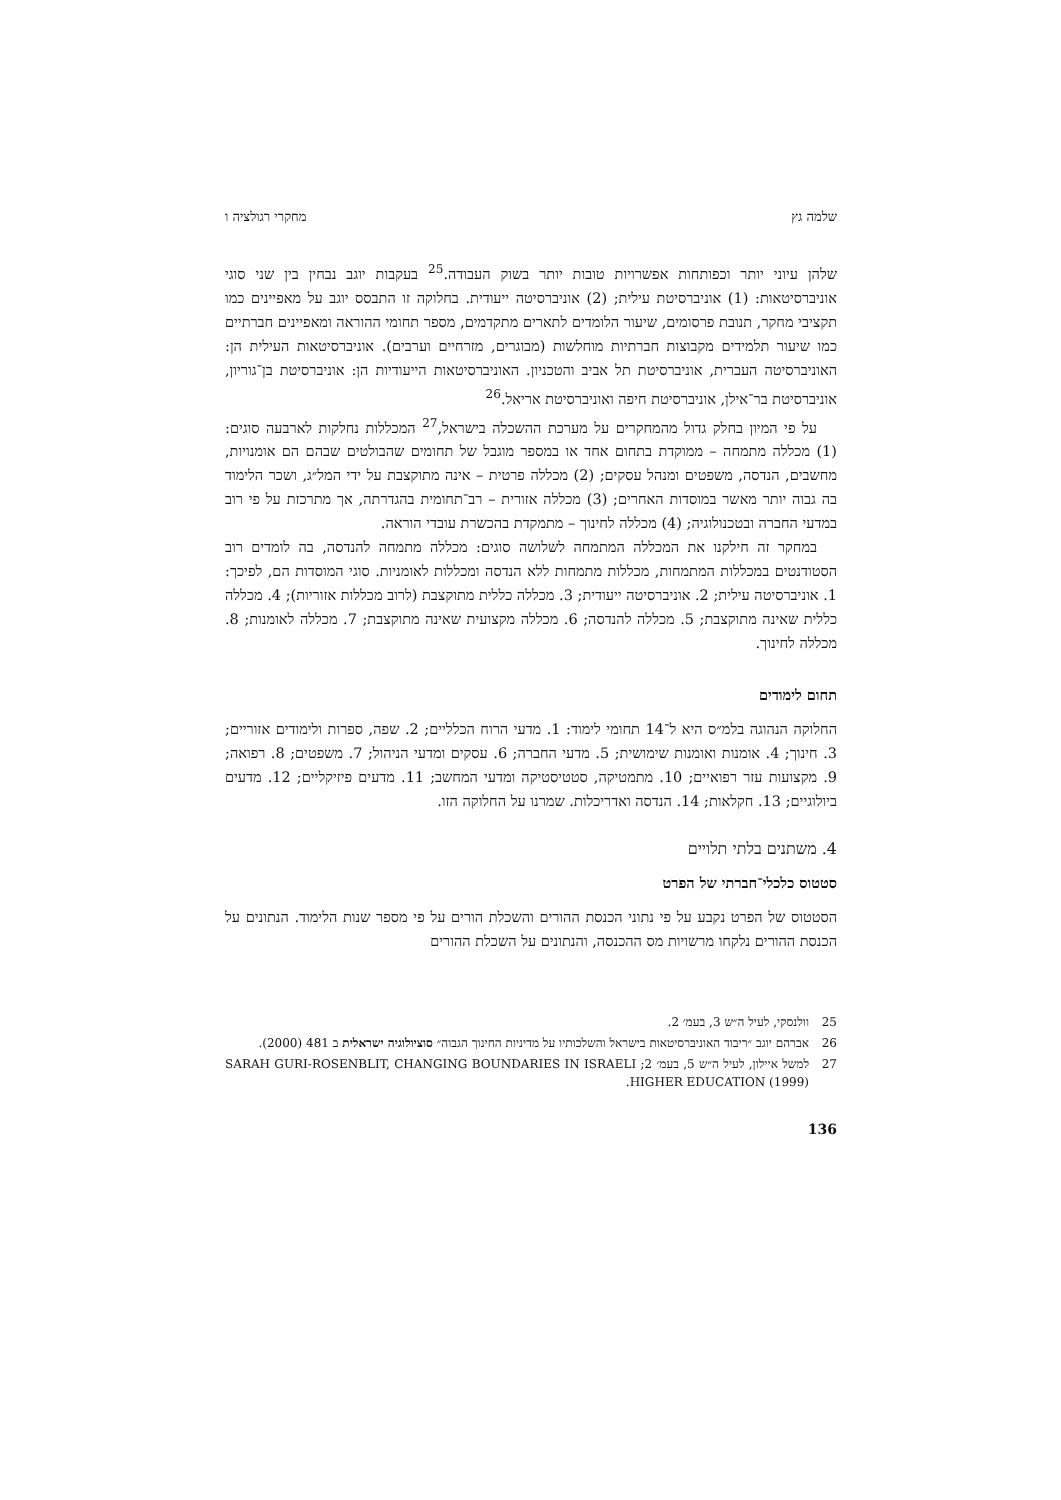שלמה גץ מחקרי רגולציה ו
שלהן עיוני יותר וכפותחות אפשרויות טובות יותר בשוק העבודה.<sup>25</sup> בעקבות יוגב נבחין בין שני סוגי אוניברסיטאות: (1) אוניברסיטת עילית; (2) אוניברסיטה ייעודית. בחלוקה זו התבסס יוגב על מאפיינים כמו תקציבי מחקר, תנובת פרסומים, שיעור הלומדים לתארים מתקדמים, מספר תחומי ההוראה ומאפיינים חברתיים כמו שיעור תלמידים מקבוצות חברתיות מוחלשות (מבוגרים, מזרחיים וערבים). אוניברסיטאות העילית הן: האוניברסיטה העברית, אוניברסיטת תל אביב והטכניון. האוניברסיטאות הייעודיות הן: אוניברסיטת בן־גוריון, אוניברסיטת בר־אילן, אוניברסיטת חיפה ואוניברסיטת אריאל.<sup>26</sup>
על פי המיון בחלק גדול מהמחקרים על מערכת ההשכלה בישראל,<sup>27</sup> המכללות נחלקות לארבעה סוגים: (1) מכללה מתמחה – ממוקדת בתחום אחד או במספר מוגבל של תחומים שהבולטים שבהם הם אומנויות, מחשבים, הנדסה, משפטים ומנהל עסקים; (2) מכללה פרטית – אינה מתוקצבת על ידי המל״ג, ושכר הלימוד בה גבוה יותר מאשר במוסדות האחרים; (3) מכללה אזורית – רב־תחומית בהגדרתה, אך מתרכזת על פי רוב במדעי החברה ובטכנולוגיה; (4) מכללה לחינוך – מתמקדת בהכשרת עובדי הוראה.
במחקר זה חילקנו את המכללה המתמחה לשלושה סוגים: מכללה מתמחה להנדסה, בה לומדים רוב הסטודנטים במכללות המתמחות, מכללות מתמחות ללא הנדסה ומכללות לאומניות. סוגי המוסדות הם, לפיכך: 1. אוניברסיטה עילית; 2. אוניברסיטה ייעודית; 3. מכללה כללית מתוקצבת (לרוב מכללות אזוריות); 4. מכללה כללית שאינה מתוקצבת; 5. מכללה להנדסה; 6. מכללה מקצועית שאינה מתוקצבת; 7. מכללה לאומנות; 8. מכללה לחינוך.
תחום לימודים
החלוקה הנהוגה בלמ״ס היא ל־14 תחומי לימוד: 1. מדעי הרוח הכלליים; 2. שפה, ספרות ולימודים אזוריים; 3. חינוך; 4. אומנות ואומנות שימושית; 5. מדעי החברה; 6. עסקים ומדעי הניהול; 7. משפטים; 8. רפואה; 9. מקצועות עזר רפואיים; 10. מתמטיקה, סטטיסטיקה ומדעי המחשב; 11. מדעים פיזיקליים; 12. מדעים ביולוגיים; 13. חקלאות; 14. הנדסה ואדריכלות. שמרנו על החלוקה הזו.
4. משתנים בלתי תלויים
סטטוס כלכלי־חברתי של הפרט
הסטטוס של הפרט נקבע על פי נתוני הכנסת ההורים והשכלת הורים על פי מספר שנות הלימוד. הנתונים על הכנסת ההורים נלקחו מרשויות מס ההכנסה, והנתונים על השכלת ההורים
25 וולנסקי, לעיל ה״ש 3, בעמ׳ 2.
26 אברהם יוגב ״ריבוד האוניברסיטאות בישראל והשלכותיו על מדיניות החינוך הגבוה״ סוציולוגיה ישראלית ב 481 (2000).
27 למשל איילון, לעיל ה״ש 5, בעמ׳ 2; SARAH GURI-ROSENBLIT, CHANGING BOUNDARIES IN ISRAELI HIGHER EDUCATION (1999).
136